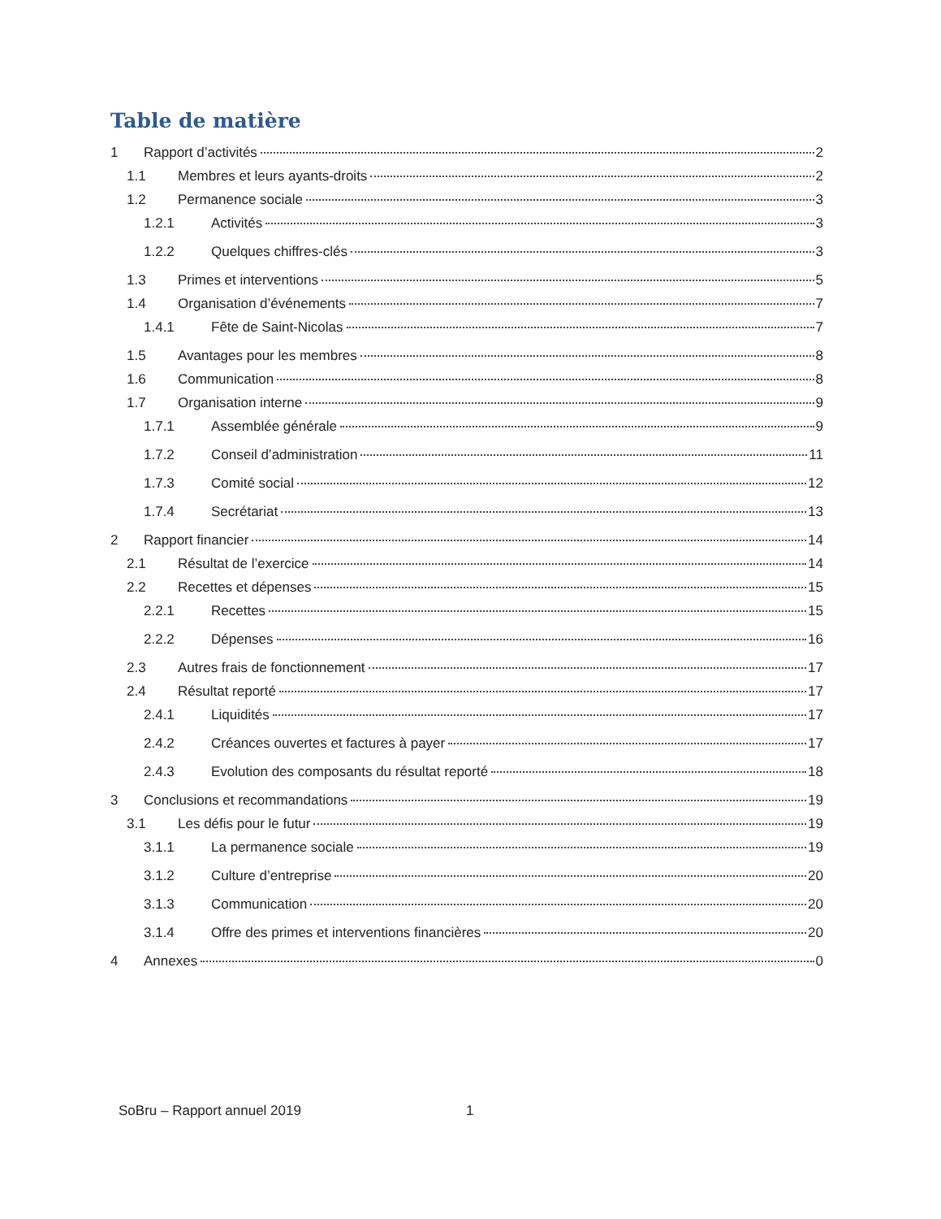Table de matière
1 Rapport d’activités 2
1.1 Membres et leurs ayants-droits 2
1.2 Permanence sociale 3
1.2.1 Activités 3
1.2.2 Quelques chiffres-clés 3
1.3 Primes et interventions 5
1.4 Organisation d’événements 7
1.4.1 Fête de Saint-Nicolas 7
1.5 Avantages pour les membres 8
1.6 Communication 8
1.7 Organisation interne 9
1.7.1 Assemblée générale 9
1.7.2 Conseil d’administration 11
1.7.3 Comité social 12
1.7.4 Secrétariat 13
2 Rapport financier 14
2.1 Résultat de l’exercice 14
2.2 Recettes et dépenses 15
2.2.1 Recettes 15
2.2.2 Dépenses 16
2.3 Autres frais de fonctionnement 17
2.4 Résultat reporté 17
2.4.1 Liquidités 17
2.4.2 Créances ouvertes et factures à payer 17
2.4.3 Evolution des composants du résultat reporté 18
3 Conclusions et recommandations 19
3.1 Les défis pour le futur 19
3.1.1 La permanence sociale 19
3.1.2 Culture d’entreprise 20
3.1.3 Communication 20
3.1.4 Offre des primes et interventions financières 20
4 Annexes 0
SoBru – Rapport annuel 2019 1